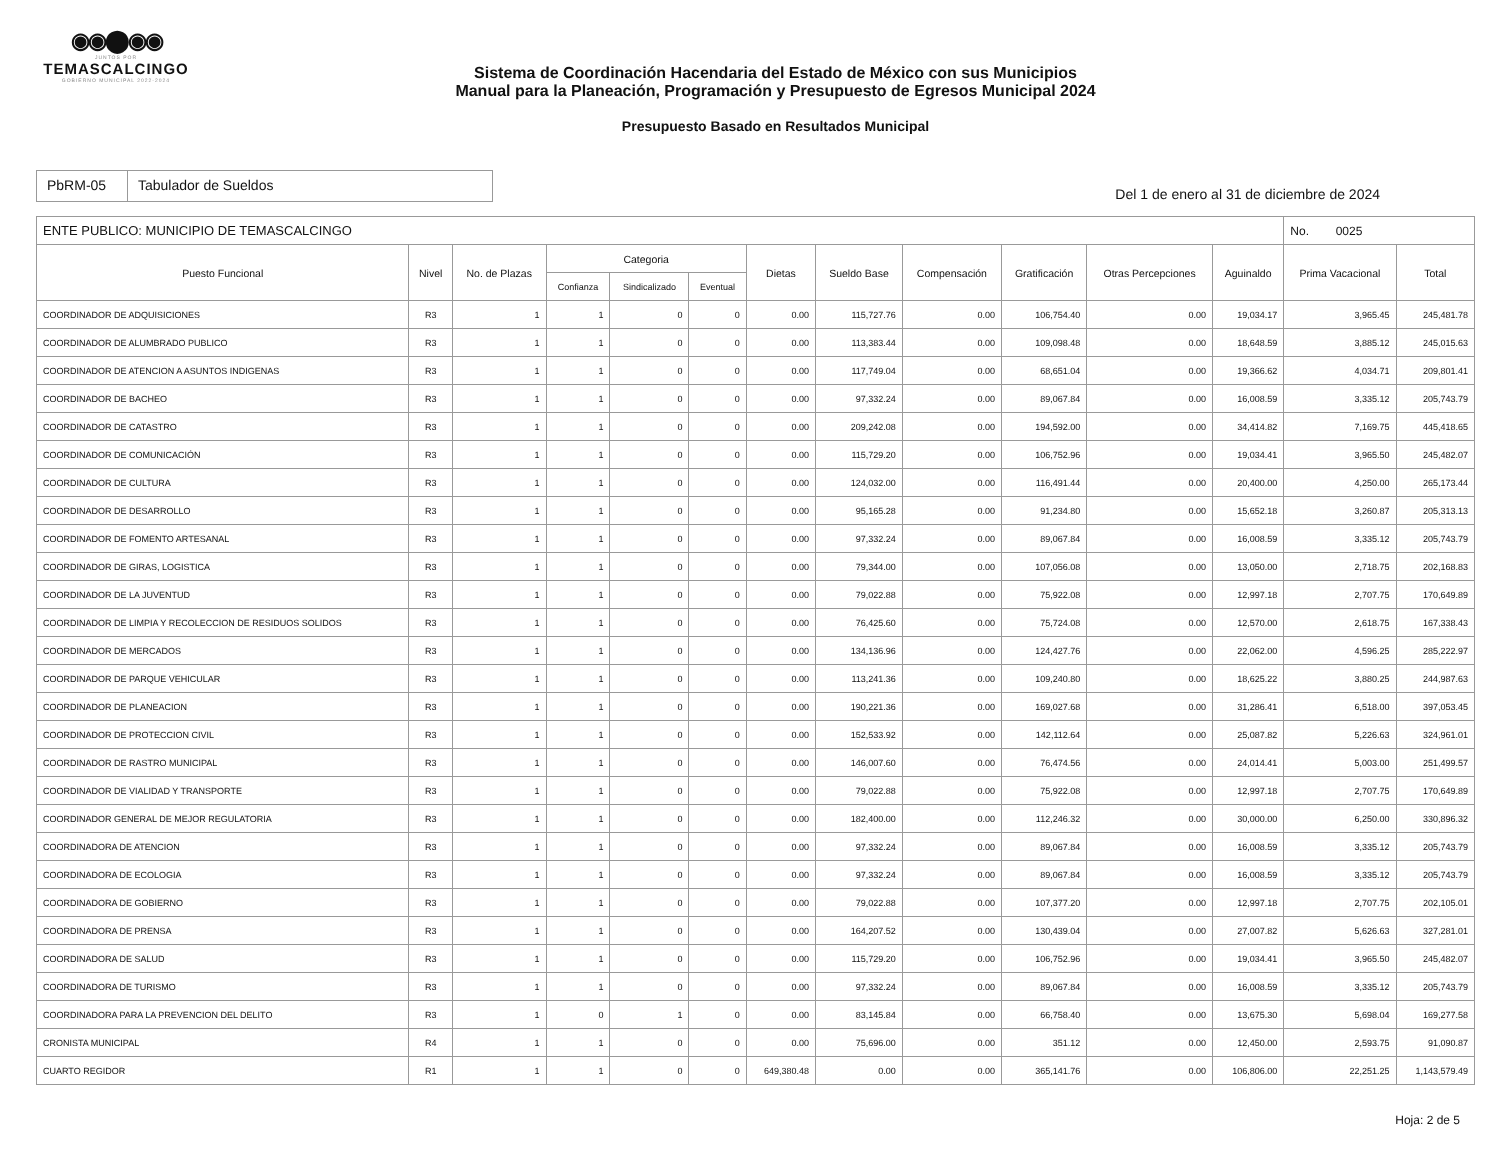◉◉⬤◉◉
JUNTOS POR
TEMASCALCINGO
GOBIERNO MUNICIPAL 2022-2024
Sistema de Coordinación Hacendaria del Estado de México con sus Municipios
Manual para la Planeación, Programación y Presupuesto de Egresos Municipal 2024
Presupuesto Basado en Resultados Municipal
PbRM-05 Tabulador de Sueldos
Del 1 de enero al 31 de diciembre de 2024
| ENTE PUBLICO: MUNICIPIO DE TEMASCALCINGO | | | | | | | | | | | | No. 0025 | |
| --- | --- | --- | --- | --- | --- | --- | --- | --- | --- | --- | --- | --- | --- |
| Puesto Funcional | Nivel | No. de Plazas | Categoria | | | Dietas | Sueldo Base | Compensación | Gratificación | Otras Percepciones | Aguinaldo | Prima Vacacional | Total |
| | | | Confianza | Sindicalizado | Eventual | | | | | | | | |
| COORDINADOR DE ADQUISICIONES | R3 | 1 | 1 | 0 | 0 | 0.00 | 115,727.76 | 0.00 | 106,754.40 | 0.00 | 19,034.17 | 3,965.45 | 245,481.78 |
| COORDINADOR DE ALUMBRADO PUBLICO | R3 | 1 | 1 | 0 | 0 | 0.00 | 113,383.44 | 0.00 | 109,098.48 | 0.00 | 18,648.59 | 3,885.12 | 245,015.63 |
| COORDINADOR DE ATENCION A ASUNTOS INDIGENAS | R3 | 1 | 1 | 0 | 0 | 0.00 | 117,749.04 | 0.00 | 68,651.04 | 0.00 | 19,366.62 | 4,034.71 | 209,801.41 |
| COORDINADOR DE BACHEO | R3 | 1 | 1 | 0 | 0 | 0.00 | 97,332.24 | 0.00 | 89,067.84 | 0.00 | 16,008.59 | 3,335.12 | 205,743.79 |
| COORDINADOR DE CATASTRO | R3 | 1 | 1 | 0 | 0 | 0.00 | 209,242.08 | 0.00 | 194,592.00 | 0.00 | 34,414.82 | 7,169.75 | 445,418.65 |
| COORDINADOR DE COMUNICACIÓN | R3 | 1 | 1 | 0 | 0 | 0.00 | 115,729.20 | 0.00 | 106,752.96 | 0.00 | 19,034.41 | 3,965.50 | 245,482.07 |
| COORDINADOR DE CULTURA | R3 | 1 | 1 | 0 | 0 | 0.00 | 124,032.00 | 0.00 | 116,491.44 | 0.00 | 20,400.00 | 4,250.00 | 265,173.44 |
| COORDINADOR DE DESARROLLO | R3 | 1 | 1 | 0 | 0 | 0.00 | 95,165.28 | 0.00 | 91,234.80 | 0.00 | 15,652.18 | 3,260.87 | 205,313.13 |
| COORDINADOR DE FOMENTO ARTESANAL | R3 | 1 | 1 | 0 | 0 | 0.00 | 97,332.24 | 0.00 | 89,067.84 | 0.00 | 16,008.59 | 3,335.12 | 205,743.79 |
| COORDINADOR DE GIRAS, LOGISTICA | R3 | 1 | 1 | 0 | 0 | 0.00 | 79,344.00 | 0.00 | 107,056.08 | 0.00 | 13,050.00 | 2,718.75 | 202,168.83 |
| COORDINADOR DE LA JUVENTUD | R3 | 1 | 1 | 0 | 0 | 0.00 | 79,022.88 | 0.00 | 75,922.08 | 0.00 | 12,997.18 | 2,707.75 | 170,649.89 |
| COORDINADOR DE LIMPIA Y RECOLECCION DE RESIDUOS SOLIDOS | R3 | 1 | 1 | 0 | 0 | 0.00 | 76,425.60 | 0.00 | 75,724.08 | 0.00 | 12,570.00 | 2,618.75 | 167,338.43 |
| COORDINADOR DE MERCADOS | R3 | 1 | 1 | 0 | 0 | 0.00 | 134,136.96 | 0.00 | 124,427.76 | 0.00 | 22,062.00 | 4,596.25 | 285,222.97 |
| COORDINADOR DE PARQUE VEHICULAR | R3 | 1 | 1 | 0 | 0 | 0.00 | 113,241.36 | 0.00 | 109,240.80 | 0.00 | 18,625.22 | 3,880.25 | 244,987.63 |
| COORDINADOR DE PLANEACION | R3 | 1 | 1 | 0 | 0 | 0.00 | 190,221.36 | 0.00 | 169,027.68 | 0.00 | 31,286.41 | 6,518.00 | 397,053.45 |
| COORDINADOR DE PROTECCION CIVIL | R3 | 1 | 1 | 0 | 0 | 0.00 | 152,533.92 | 0.00 | 142,112.64 | 0.00 | 25,087.82 | 5,226.63 | 324,961.01 |
| COORDINADOR DE RASTRO MUNICIPAL | R3 | 1 | 1 | 0 | 0 | 0.00 | 146,007.60 | 0.00 | 76,474.56 | 0.00 | 24,014.41 | 5,003.00 | 251,499.57 |
| COORDINADOR DE VIALIDAD Y TRANSPORTE | R3 | 1 | 1 | 0 | 0 | 0.00 | 79,022.88 | 0.00 | 75,922.08 | 0.00 | 12,997.18 | 2,707.75 | 170,649.89 |
| COORDINADOR GENERAL DE MEJOR REGULATORIA | R3 | 1 | 1 | 0 | 0 | 0.00 | 182,400.00 | 0.00 | 112,246.32 | 0.00 | 30,000.00 | 6,250.00 | 330,896.32 |
| COORDINADORA DE ATENCION | R3 | 1 | 1 | 0 | 0 | 0.00 | 97,332.24 | 0.00 | 89,067.84 | 0.00 | 16,008.59 | 3,335.12 | 205,743.79 |
| COORDINADORA DE ECOLOGIA | R3 | 1 | 1 | 0 | 0 | 0.00 | 97,332.24 | 0.00 | 89,067.84 | 0.00 | 16,008.59 | 3,335.12 | 205,743.79 |
| COORDINADORA DE GOBIERNO | R3 | 1 | 1 | 0 | 0 | 0.00 | 79,022.88 | 0.00 | 107,377.20 | 0.00 | 12,997.18 | 2,707.75 | 202,105.01 |
| COORDINADORA DE PRENSA | R3 | 1 | 1 | 0 | 0 | 0.00 | 164,207.52 | 0.00 | 130,439.04 | 0.00 | 27,007.82 | 5,626.63 | 327,281.01 |
| COORDINADORA DE SALUD | R3 | 1 | 1 | 0 | 0 | 0.00 | 115,729.20 | 0.00 | 106,752.96 | 0.00 | 19,034.41 | 3,965.50 | 245,482.07 |
| COORDINADORA DE TURISMO | R3 | 1 | 1 | 0 | 0 | 0.00 | 97,332.24 | 0.00 | 89,067.84 | 0.00 | 16,008.59 | 3,335.12 | 205,743.79 |
| COORDINADORA PARA LA PREVENCION DEL DELITO | R3 | 1 | 0 | 1 | 0 | 0.00 | 83,145.84 | 0.00 | 66,758.40 | 0.00 | 13,675.30 | 5,698.04 | 169,277.58 |
| CRONISTA MUNICIPAL | R4 | 1 | 1 | 0 | 0 | 0.00 | 75,696.00 | 0.00 | 351.12 | 0.00 | 12,450.00 | 2,593.75 | 91,090.87 |
| CUARTO REGIDOR | R1 | 1 | 1 | 0 | 0 | 649,380.48 | 0.00 | 0.00 | 365,141.76 | 0.00 | 106,806.00 | 22,251.25 | 1,143,579.49 |
Hoja: 2 de 5